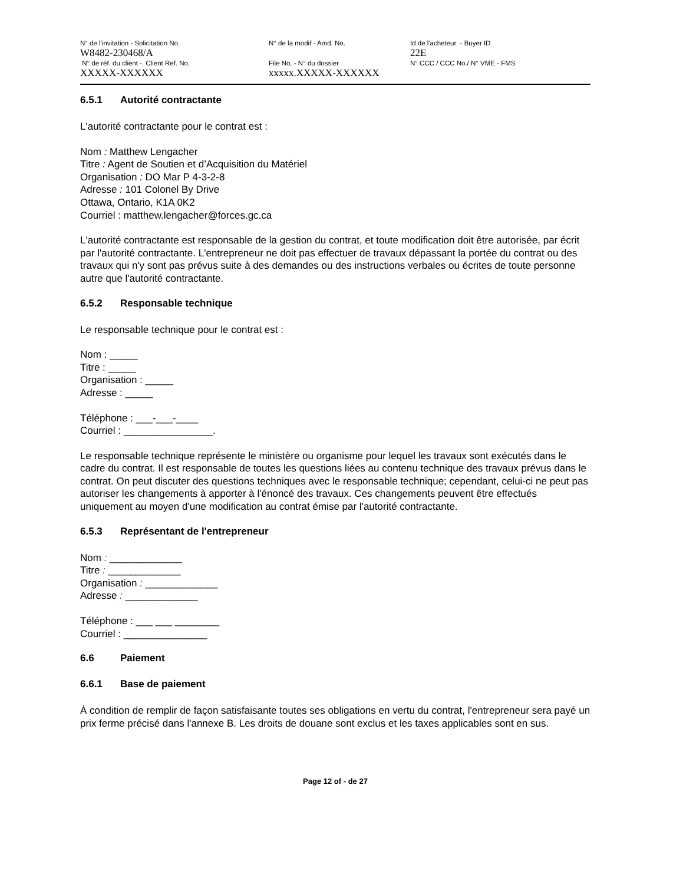N° de l'invitation - Solicitation No.
W8482-230468/A
N° de réf. du client - Client Ref. No.
XXXXX-XXXXXX
N° de la modif - Amd. No.
File No. - N° du dossier
xxxxx.XXXXX-XXXXXX
Id de l'acheteur - Buyer ID
22E
N° CCC / CCC No./ N° VME - FMS
6.5.1 Autorité contractante
L'autorité contractante pour le contrat est :
Nom : Matthew Lengacher
Titre : Agent de Soutien et d’Acquisition du Matériel
Organisation : DO Mar P 4-3-2-8
Adresse : 101 Colonel By Drive
Ottawa, Ontario, K1A 0K2
Courriel : matthew.lengacher@forces.gc.ca
L'autorité contractante est responsable de la gestion du contrat, et toute modification doit être autorisée, par écrit par l'autorité contractante. L'entrepreneur ne doit pas effectuer de travaux dépassant la portée du contrat ou des travaux qui n'y sont pas prévus suite à des demandes ou des instructions verbales ou écrites de toute personne autre que l'autorité contractante.
6.5.2 Responsable technique
Le responsable technique pour le contrat est :
Nom : _____
Titre : _____
Organisation : _____
Adresse : _____
Téléphone : ___-___-____
Courriel : ________________.
Le responsable technique représente le ministère ou organisme pour lequel les travaux sont exécutés dans le cadre du contrat. Il est responsable de toutes les questions liées au contenu technique des travaux prévus dans le contrat. On peut discuter des questions techniques avec le responsable technique; cependant, celui-ci ne peut pas autoriser les changements à apporter à l'énoncé des travaux. Ces changements peuvent être effectués uniquement au moyen d'une modification au contrat émise par l'autorité contractante.
6.5.3 Représentant de l'entrepreneur
Nom : _____________
Titre : _____________
Organisation : _____________
Adresse : _____________
Téléphone : ___ ___ ________
Courriel : _______________
6.6 Paiement
6.6.1 Base de paiement
À condition de remplir de façon satisfaisante toutes ses obligations en vertu du contrat, l'entrepreneur sera payé un prix ferme précisé dans l'annexe B. Les droits de douane sont exclus et les taxes applicables sont en sus.
Page 12 of - de 27